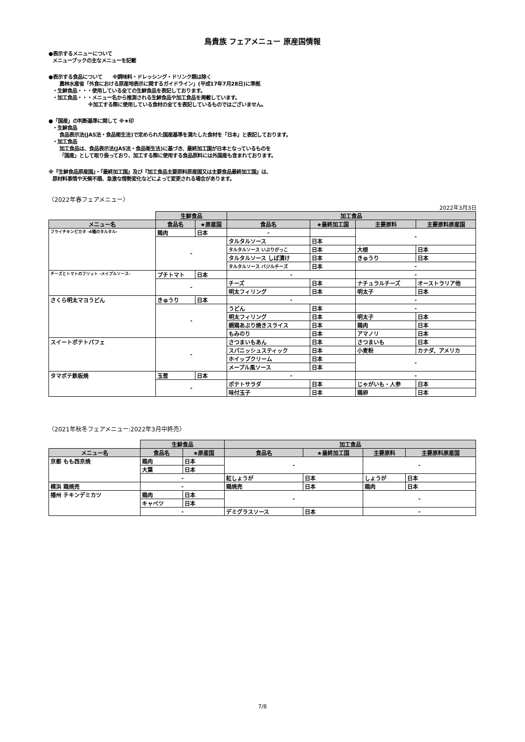鳥貴族 フェアメニュー 原産国情報
●表示するメニューについて
メニューブックの主なメニューを記載
●表示する食品について　　※調味料・ドレッシング・ドリンク類は除く
農林水産省「外食における原産地表示に関するガイドライン」(平成17年7月28日)に準拠
・生鮮食品・・・使用している全ての生鮮食品を表記しております。
・加工食品・・・メニュー名から推測される生鮮食品や加工食品を掲載しています。
※加工する際に使用している食材の全てを表記しているものではございません。
●「国産」の判断基準に関して ※★印
・生鮮食品
食品表示法(JAS法・食品衛生法)で定められた国産基準を満たした食材を「日本」と表記しております。
・加工食品
加工食品は、食品表示法(JAS法・食品衛生法)に基づき、最終加工国が日本となっているものを
「国産」として取り扱っており、加工する際に使用する食品原料には外国産も含まれております。
※『生鮮食品原産国』・『最終加工国』及び『加工食品主要原料原産国又は主要食品最終加工国』は、
原材料事情や天候不順、急激な情勢変化などによって変更される場合があります。
〈2022年春フェアメニュー〉
2022年3月3日
| | 生鮮食品 | | 加工食品 | | | |
| --- | --- | --- | --- | --- | --- | --- |
| メニュー名 | 食品名 | ★原産国 | 食品名 | ★最終加工国 | 主要原料 | 主要原料原産国 |
| フライチキンピカタ -4種のタルタル- | 鶏肉 | 日本 | - | | - | |
| | - | | タルタルソース | 日本 | | |
| | | | タルタルソース いぶりがっこ | 日本 | 大根 | 日本 |
| | | | タルタルソース しば漬け | 日本 | きゅうり | 日本 |
| | | | タルタルソース バジルチーズ | 日本 | - | |
| チーズとトマトのフリット -メイプルソース- | プチトマト | 日本 | - | | - | |
| | - | | チーズ | 日本 | ナチュラルチーズ | オーストラリア他 |
| | | | 明太フィリング | 日本 | 明太子 | 日本 |
| さくら明太マヨうどん | きゅうり | 日本 | - | | - | |
| | - | | うどん | 日本 | - | |
| | | | 明太フィリング | 日本 | 明太子 | 日本 |
| | | | 親鶏あぶり焼きスライス | 日本 | 鶏肉 | 日本 |
| | | | もみのり | 日本 | アマノリ | 日本 |
| スイートポテトパフェ | - | | さつまいもあん | 日本 | さつまいも | 日本 |
| | | | スパニッシュスティック | 日本 | 小麦粉 | カナダ、アメリカ |
| | | | ホイップクリーム | 日本 | - | |
| | | | メープル風ソース | 日本 | | |
| タマポテ鉄板焼 | 玉葱 | 日本 | - | | - | |
| | - | | ポテトサラダ | 日本 | じゃがいも・人参 | 日本 |
| | | | 味付玉子 | 日本 | 鶏卵 | 日本 |
〈2021年秋冬フェアメニュー:2022年3月中終売〉
| | 生鮮食品 | | 加工食品 | | | |
| --- | --- | --- | --- | --- | --- | --- |
| メニュー名 | 食品名 | ★原産国 | 食品名 | ★最終加工国 | 主要原料 | 主要原料原産国 |
| 京都 もも西京焼 | 鶏肉 | 日本 | - | | - | |
| | 大葉 | 日本 | | | | |
| | - | | 紅しょうが | 日本 | しょうが | 日本 |
| 横浜 鶏焼売 | - | | 鶏焼売 | 日本 | 鶏肉 | 日本 |
| 播州 チキンデミカツ | 鶏肉 | 日本 | - | | - | |
| | キャベツ | 日本 | | | | |
| | - | | デミグラスソース | 日本 | - | |
7/8